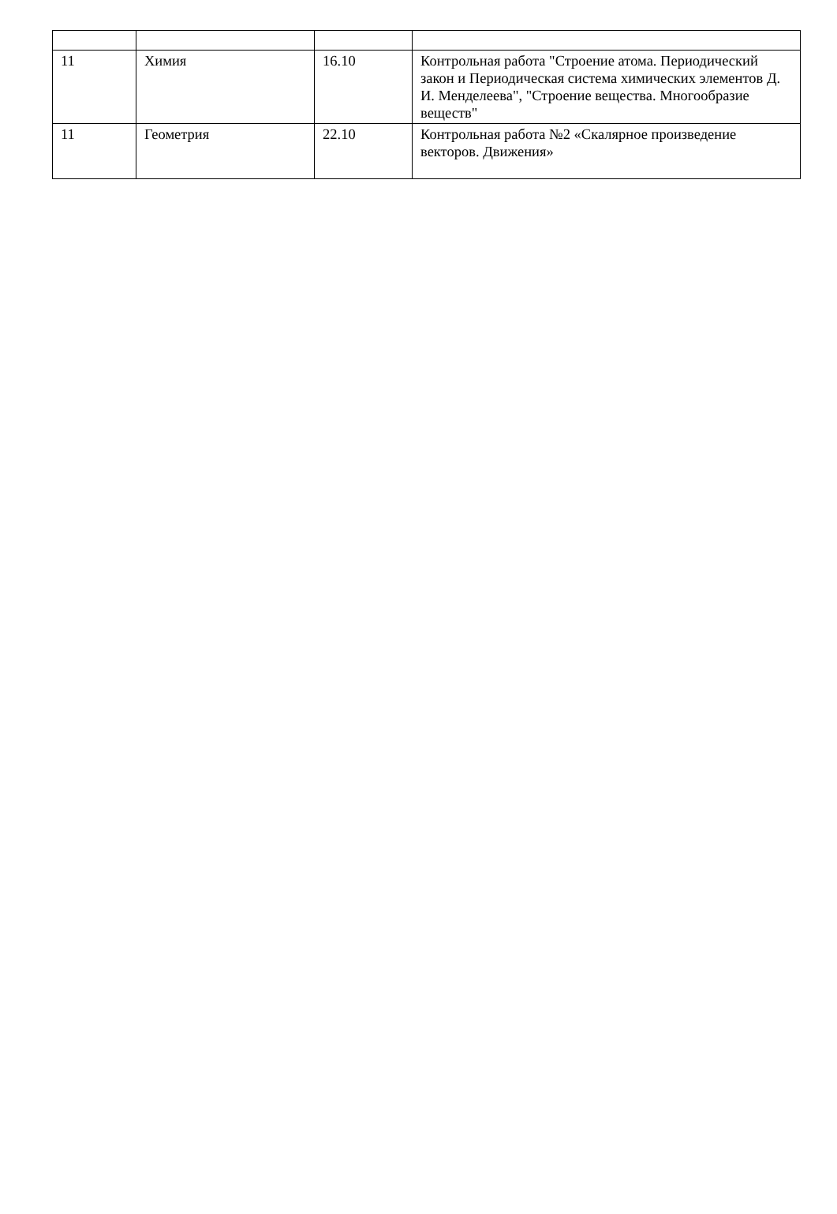| 11 | Химия | 16.10 | Контрольная работа "Строение атома. Периодический закон и Периодическая система химических элементов Д. И. Менделеева", "Строение вещества. Многообразие веществ" |
| 11 | Геометрия | 22.10 | Контрольная работа №2 «Скалярное произведение векторов. Движения» |